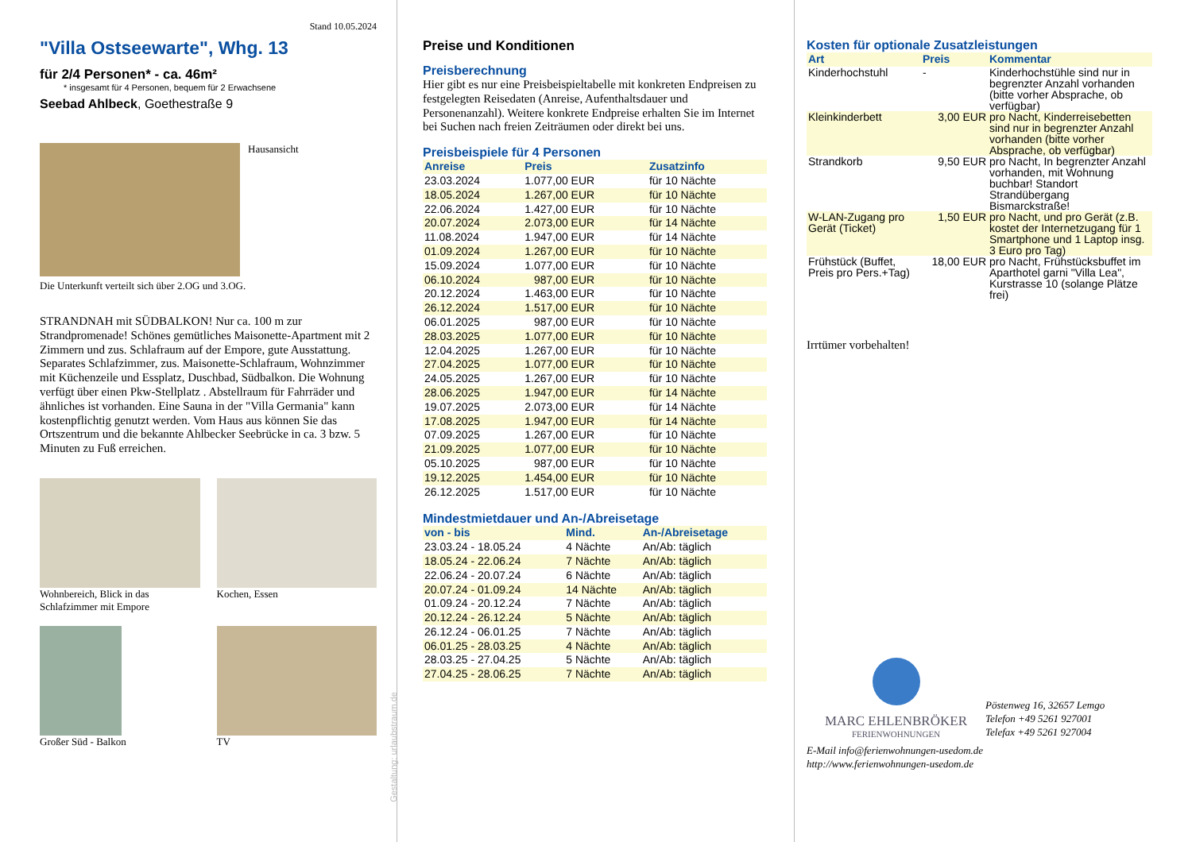Stand 10.05.2024
"Villa Ostseewarte", Whg. 13
für 2/4 Personen* - ca. 46m²
* insgesamt für 4 Personen, bequem für 2 Erwachsene
Seebad Ahlbeck, Goethestraße 9
Hausansicht
Die Unterkunft verteilt sich über 2.OG und 3.OG.
STRANDNAH mit SÜDBALKON! Nur ca. 100 m zur Strandpromenade! Schönes gemütliches Maisonette-Apartment mit 2 Zimmern und zus. Schlafraum auf der Empore, gute Ausstattung. Separates Schlafzimmer, zus. Maisonette-Schlafraum, Wohnzimmer mit Küchenzeile und Essplatz, Duschbad, Südbalkon. Die Wohnung verfügt über einen Pkw-Stellplatz . Abstellraum für Fahrräder und ähnliches ist vorhanden. Eine Sauna in der "Villa Germania" kann kostenpflichtig genutzt werden. Vom Haus aus können Sie das Ortszentrum und die bekannte Ahlbecker Seebrücke in ca. 3 bzw. 5 Minuten zu Fuß erreichen.
Wohnbereich, Blick in das Schlafzimmer mit Empore
Kochen, Essen
Großer Süd - Balkon TV
Gestaltung: urlaubstraum.de
Preise und Konditionen
Preisberechnung
Hier gibt es nur eine Preisbeispieltabelle mit konkreten Endpreisen zu festgelegten Reisedaten (Anreise, Aufenthaltsdauer und Personenanzahl). Weitere konkrete Endpreise erhalten Sie im Internet bei Suchen nach freien Zeiträumen oder direkt bei uns.
Preisbeispiele für 4 Personen
| Anreise | Preis | Zusatzinfo |
| --- | --- | --- |
| 23.03.2024 | 1.077,00 EUR | für 10 Nächte |
| 18.05.2024 | 1.267,00 EUR | für 10 Nächte |
| 22.06.2024 | 1.427,00 EUR | für 10 Nächte |
| 20.07.2024 | 2.073,00 EUR | für 14 Nächte |
| 11.08.2024 | 1.947,00 EUR | für 14 Nächte |
| 01.09.2024 | 1.267,00 EUR | für 10 Nächte |
| 15.09.2024 | 1.077,00 EUR | für 10 Nächte |
| 06.10.2024 | 987,00 EUR | für 10 Nächte |
| 20.12.2024 | 1.463,00 EUR | für 10 Nächte |
| 26.12.2024 | 1.517,00 EUR | für 10 Nächte |
| 06.01.2025 | 987,00 EUR | für 10 Nächte |
| 28.03.2025 | 1.077,00 EUR | für 10 Nächte |
| 12.04.2025 | 1.267,00 EUR | für 10 Nächte |
| 27.04.2025 | 1.077,00 EUR | für 10 Nächte |
| 24.05.2025 | 1.267,00 EUR | für 10 Nächte |
| 28.06.2025 | 1.947,00 EUR | für 14 Nächte |
| 19.07.2025 | 2.073,00 EUR | für 14 Nächte |
| 17.08.2025 | 1.947,00 EUR | für 14 Nächte |
| 07.09.2025 | 1.267,00 EUR | für 10 Nächte |
| 21.09.2025 | 1.077,00 EUR | für 10 Nächte |
| 05.10.2025 | 987,00 EUR | für 10 Nächte |
| 19.12.2025 | 1.454,00 EUR | für 10 Nächte |
| 26.12.2025 | 1.517,00 EUR | für 10 Nächte |
Mindestmietdauer und An-/Abreisetage
| von - bis | Mind. | An-/Abreisetage |
| --- | --- | --- |
| 23.03.24 - 18.05.24 | 4 Nächte | An/Ab: täglich |
| 18.05.24 - 22.06.24 | 7 Nächte | An/Ab: täglich |
| 22.06.24 - 20.07.24 | 6 Nächte | An/Ab: täglich |
| 20.07.24 - 01.09.24 | 14 Nächte | An/Ab: täglich |
| 01.09.24 - 20.12.24 | 7 Nächte | An/Ab: täglich |
| 20.12.24 - 26.12.24 | 5 Nächte | An/Ab: täglich |
| 26.12.24 - 06.01.25 | 7 Nächte | An/Ab: täglich |
| 06.01.25 - 28.03.25 | 4 Nächte | An/Ab: täglich |
| 28.03.25 - 27.04.25 | 5 Nächte | An/Ab: täglich |
| 27.04.25 - 28.06.25 | 7 Nächte | An/Ab: täglich |
Kosten für optionale Zusatzleistungen
| Art | Preis | Kommentar |
| --- | --- | --- |
| Kinderhochstuhl | - | Kinderhochstühle sind nur in begrenzter Anzahl vorhanden (bitte vorher Absprache, ob verfügbar) |
| Kleinkinderbett | 3,00 EUR | pro Nacht, Kinderreisebetten sind nur in begrenzter Anzahl vorhanden (bitte vorher Absprache, ob verfügbar) |
| Strandkorb | 9,50 EUR | pro Nacht, In begrenzter Anzahl vorhanden, mit Wohnung buchbar! Standort Strandübergang Bismarckstraße! |
| W-LAN-Zugang pro Gerät (Ticket) | 1,50 EUR | pro Nacht, und pro Gerät (z.B. kostet der Internetzugang für 1 Smartphone und 1 Laptop insg. 3 Euro pro Tag) |
| Frühstück (Buffet, Preis pro Pers.+Tag) | 18,00 EUR | pro Nacht, Frühstücksbuffet im Aparthotel garni "Villa Lea", Kurstrasse 10 (solange Plätze frei) |
Irrtümer vorbehalten!
MARC EHLENBRÖKER
FERIENWOHNUNGEN
Pöstenweg 16, 32657 Lemgo
Telefon +49 5261 927001
Telefax +49 5261 927004
E-Mail info@ferienwohnungen-usedom.de
http://www.ferienwohnungen-usedom.de